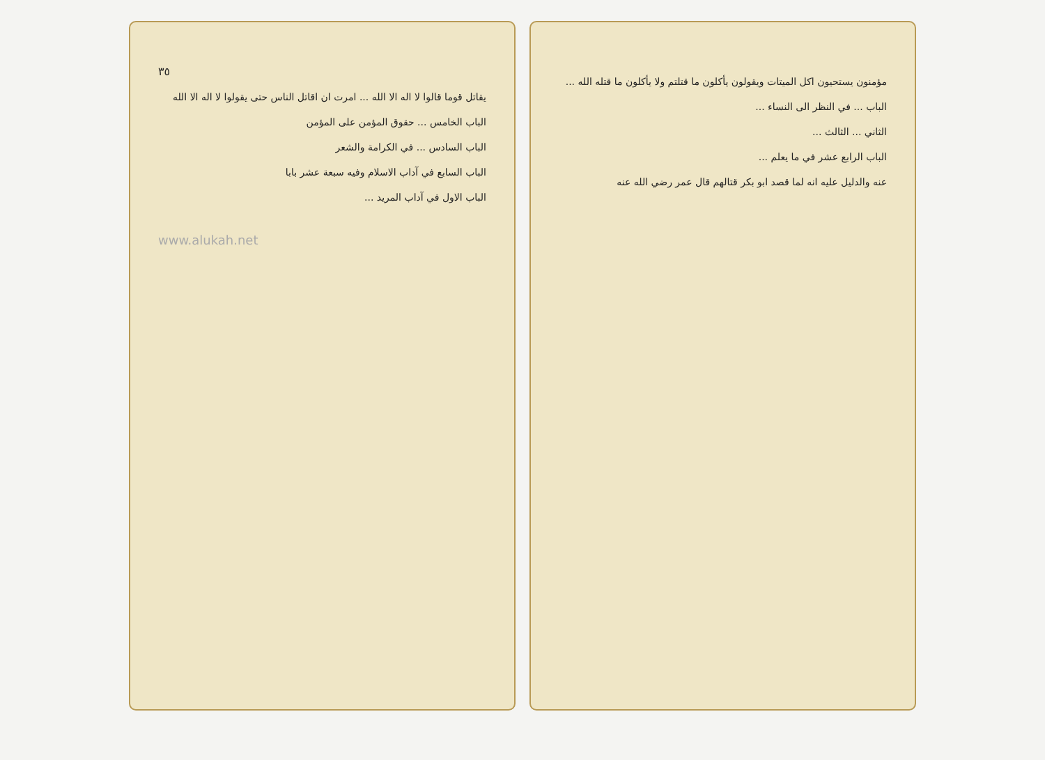٣٥
يقاتل قوما قالوا لا اله الا الله ... امرت ان اقاتل الناس حتى يقولوا لا اله الا الله
الباب الخامس ... حقوق المؤمن على المؤمن
الباب السادس ... في الكرامة والشعر
الباب السابع في آداب الاسلام وفيه سبعة عشر بابا
الباب الاول في آداب المريد ...
www.alukah.net
مؤمنون يستحيون اكل الميتات ويقولون يأكلون ما قتلتم ولا يأكلون ما قتله الله ...
الباب ... في النظر الى النساء ...
الثاني ... الثالث ...
الباب الرابع عشر في ما يعلم ...
عنه والدليل عليه انه لما قصد ابو بكر قتالهم قال عمر رضي الله عنه